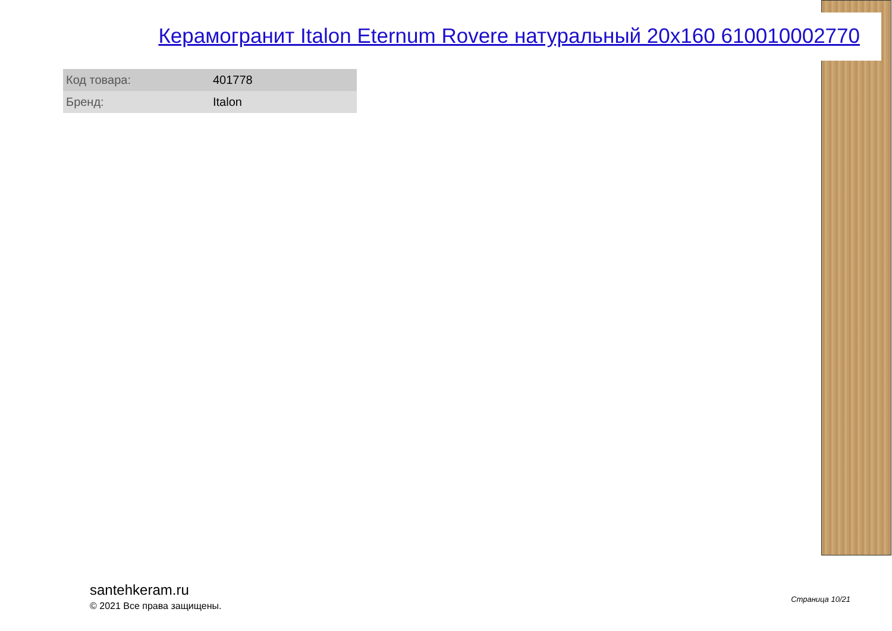Керамогранит Italon Eternum Rovere натуральный 20x160 610010002770
| Код товара: | 401778 |
| Бренд: | Italon |
santehkeram.ru
© 2021 Все права защищены.
Страница 10/21